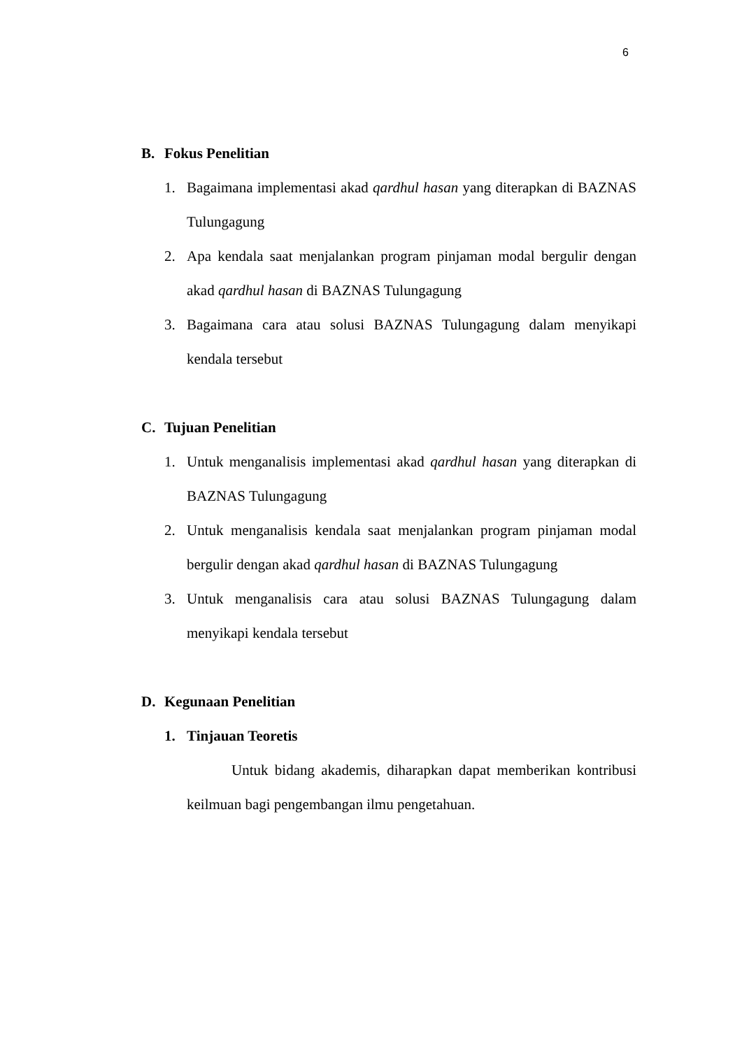6
B. Fokus Penelitian
1. Bagaimana implementasi akad qardhul hasan yang diterapkan di BAZNAS Tulungagung
2. Apa kendala saat menjalankan program pinjaman modal bergulir dengan akad qardhul hasan di BAZNAS Tulungagung
3. Bagaimana cara atau solusi BAZNAS Tulungagung dalam menyikapi kendala tersebut
C. Tujuan Penelitian
1. Untuk menganalisis implementasi akad qardhul hasan yang diterapkan di BAZNAS Tulungagung
2. Untuk menganalisis kendala saat menjalankan program pinjaman modal bergulir dengan akad qardhul hasan di BAZNAS Tulungagung
3. Untuk menganalisis cara atau solusi BAZNAS Tulungagung dalam menyikapi kendala tersebut
D. Kegunaan Penelitian
1. Tinjauan Teoretis
Untuk bidang akademis, diharapkan dapat memberikan kontribusi keilmuan bagi pengembangan ilmu pengetahuan.